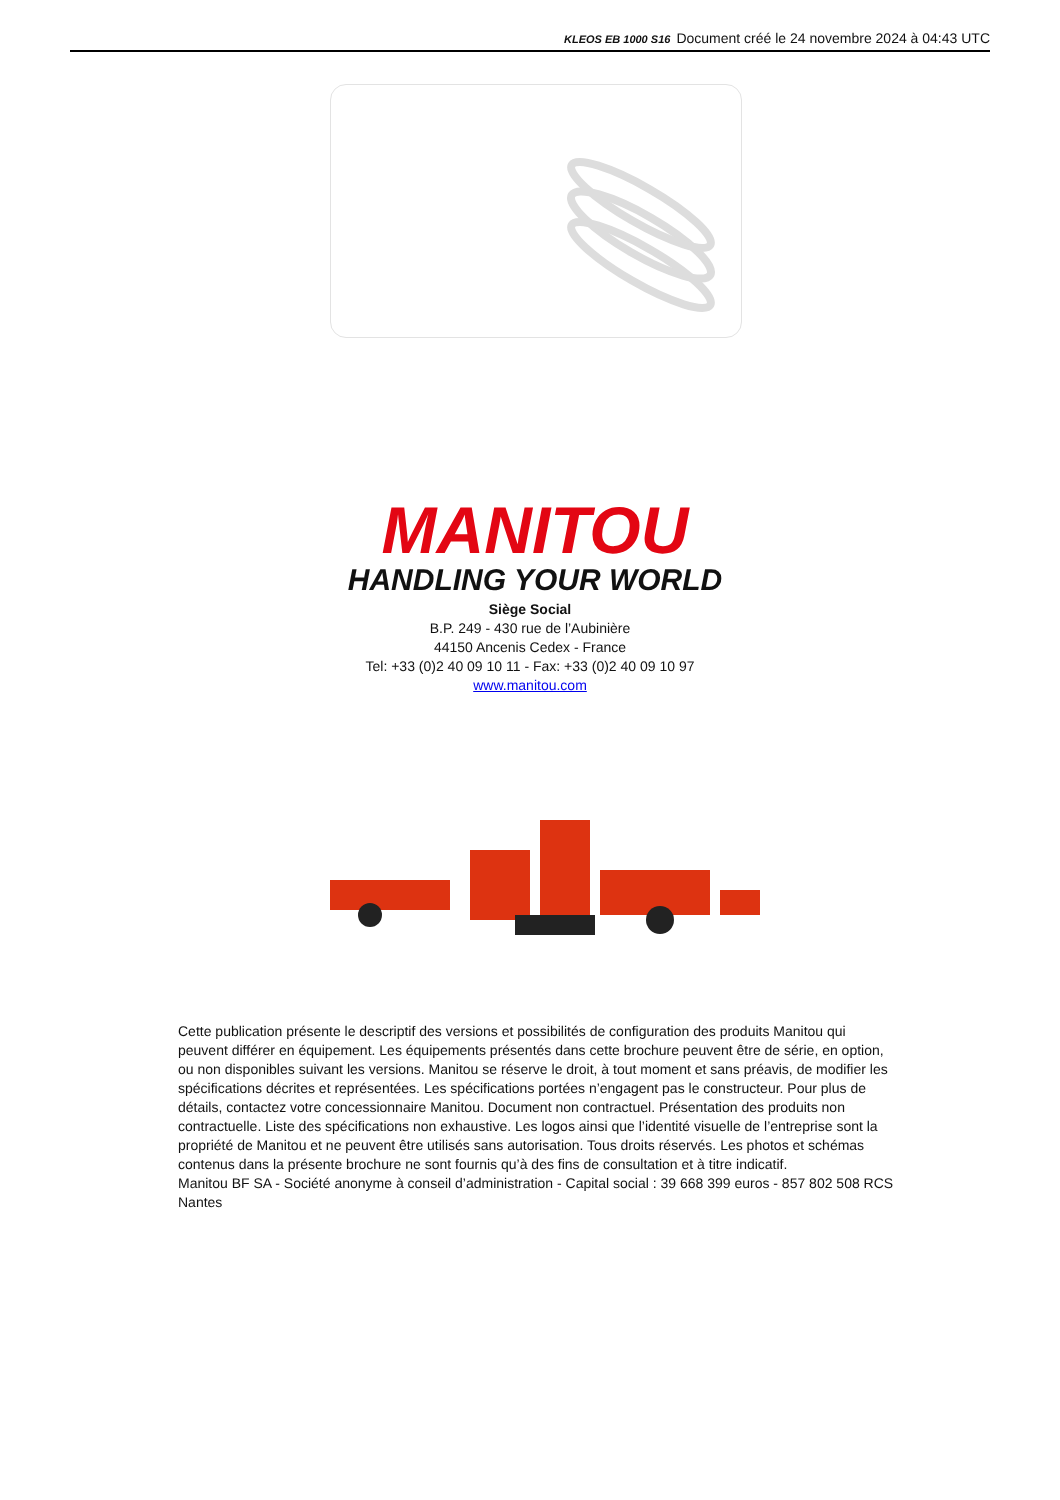KLEOS EB 1000 S16 Document créé le 24 novembre 2024 à 04:43 UTC
MANITOU
HANDLING YOUR WORLD
Siège Social
B.P. 249 - 430 rue de l’Aubinière
44150 Ancenis Cedex - France
Tel: +33 (0)2 40 09 10 11 - Fax: +33 (0)2 40 09 10 97
www.manitou.com
Cette publication présente le descriptif des versions et possibilités de configuration des produits Manitou qui peuvent différer en équipement. Les équipements présentés dans cette brochure peuvent être de série, en option, ou non disponibles suivant les versions. Manitou se réserve le droit, à tout moment et sans préavis, de modifier les spécifications décrites et représentées. Les spécifications portées n’engagent pas le constructeur. Pour plus de détails, contactez votre concessionnaire Manitou. Document non contractuel. Présentation des produits non contractuelle. Liste des spécifications non exhaustive. Les logos ainsi que l’identité visuelle de l’entreprise sont la propriété de Manitou et ne peuvent être utilisés sans autorisation. Tous droits réservés. Les photos et schémas contenus dans la présente brochure ne sont fournis qu’à des fins de consultation et à titre indicatif.
Manitou BF SA - Société anonyme à conseil d’administration - Capital social : 39 668 399 euros - 857 802 508 RCS Nantes